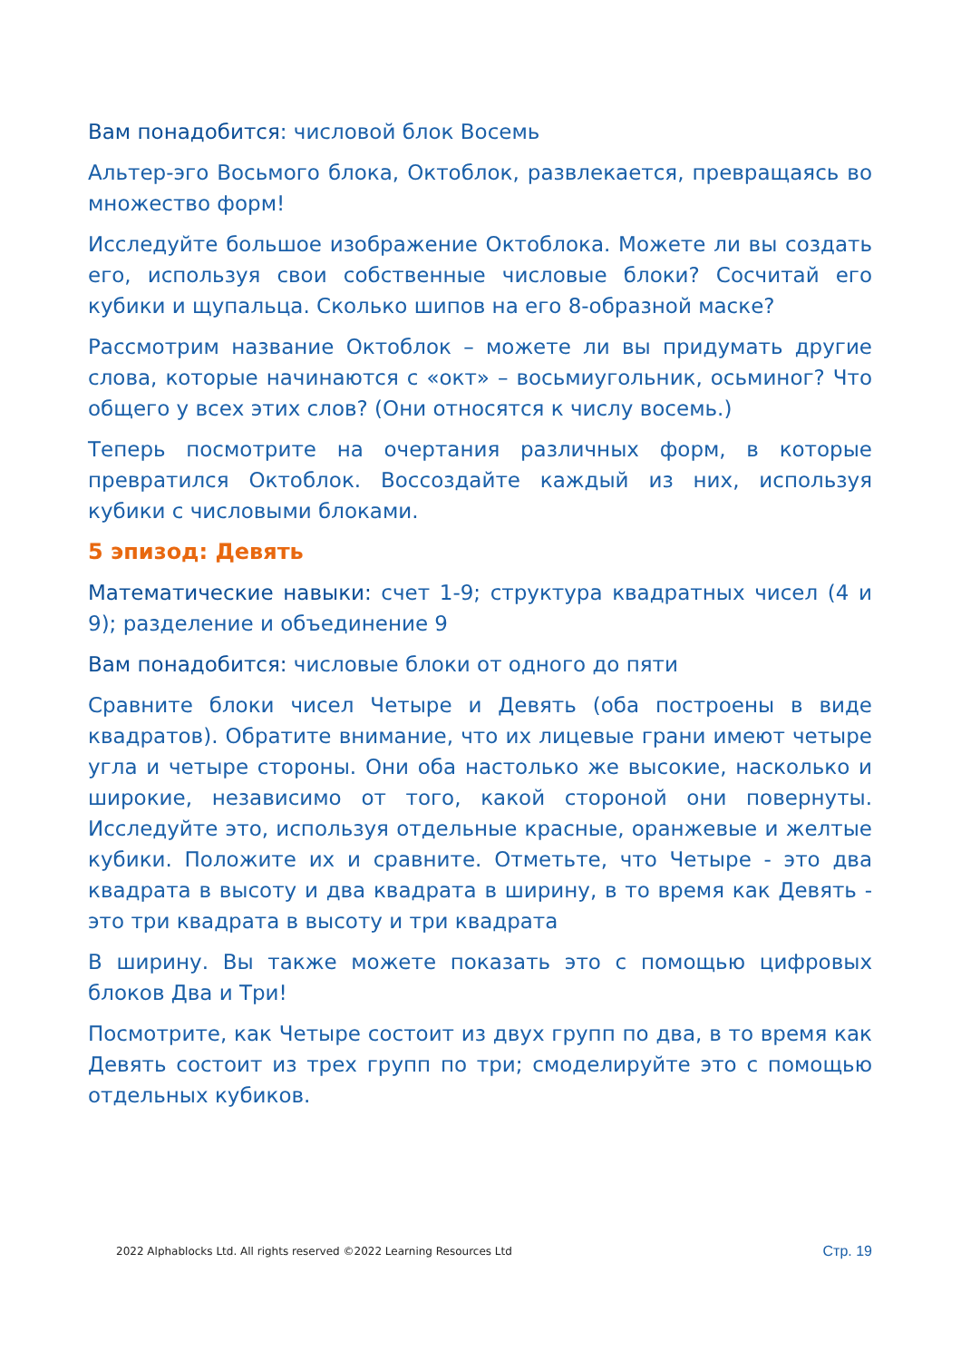Вам понадобится: числовой блок Восемь
Альтер-эго Восьмого блока, Октоблок, развлекается, превращаясь во множество форм!
Исследуйте большое изображение Октоблока. Можете ли вы создать его, используя свои собственные числовые блоки? Сосчитай его кубики и щупальца. Сколько шипов на его 8-образной маске?
Рассмотрим название Октоблок – можете ли вы придумать другие слова, которые начинаются с «окт» – восьмиугольник, осьминог? Что общего у всех этих слов? (Они относятся к числу восемь.)
Теперь посмотрите на очертания различных форм, в которые превратился Октоблок. Воссоздайте каждый из них, используя кубики с числовыми блоками.
5 эпизод: Девять
Математические навыки: счет 1-9; структура квадратных чисел (4 и 9); разделение и объединение 9
Вам понадобится: числовые блоки от одного до пяти
Сравните блоки чисел Четыре и Девять (оба построены в виде квадратов). Обратите внимание, что их лицевые грани имеют четыре угла и четыре стороны. Они оба настолько же высокие, насколько и широкие, независимо от того, какой стороной они повернуты. Исследуйте это, используя отдельные красные, оранжевые и желтые кубики. Положите их и сравните. Отметьте, что Четыре - это два квадрата в высоту и два квадрата в ширину, в то время как Девять - это три квадрата в высоту и три квадрата
В ширину. Вы также можете показать это с помощью цифровых блоков Два и Три!
Посмотрите, как Четыре состоит из двух групп по два, в то время как Девять состоит из трех групп по три; смоделируйте это с помощью отдельных кубиков.
2022 Alphablocks Ltd. All rights reserved ©2022 Learning Resources Ltd Стр. 19